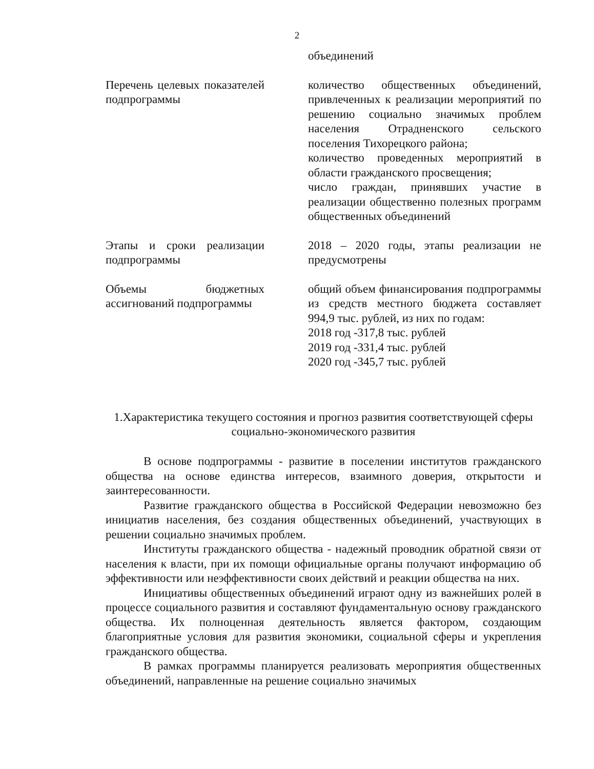2
| | объединений |
| Перечень целевых показателей подпрограммы | количество общественных объединений, привлеченных к реализации мероприятий по решению социально значимых проблем населения Отрадненского сельского поселения Тихорецкого района; количество проведенных мероприятий в области гражданского просвещения; число граждан, принявших участие в реализации общественно полезных программ общественных объединений |
| Этапы и сроки реализации подпрограммы | 2018 – 2020 годы, этапы реализации не предусмотрены |
| Объемы бюджетных ассигнований подпрограммы | общий объем финансирования подпрограммы из средств местного бюджета составляет 994,9 тыс. рублей, из них по годам: 2018 год -317,8 тыс. рублей 2019 год -331,4 тыс. рублей 2020 год -345,7 тыс. рублей |
1.Характеристика текущего состояния и прогноз развития соответствующей сферы социально-экономического развития
В основе подпрограммы - развитие в поселении институтов гражданского общества на основе единства интересов, взаимного доверия, открытости и заинтересованности.
Развитие гражданского общества в Российской Федерации невозможно без инициатив населения, без создания общественных объединений, участвующих в решении социально значимых проблем.
Институты гражданского общества - надежный проводник обратной связи от населения к власти, при их помощи официальные органы получают информацию об эффективности или неэффективности своих действий и реакции общества на них.
Инициативы общественных объединений играют одну из важнейших ролей в процессе социального развития и составляют фундаментальную основу гражданского общества. Их полноценная деятельность является фактором, создающим благоприятные условия для развития экономики, социальной сферы и укрепления гражданского общества.
В рамках программы планируется реализовать мероприятия общественных объединений, направленные на решение социально значимых